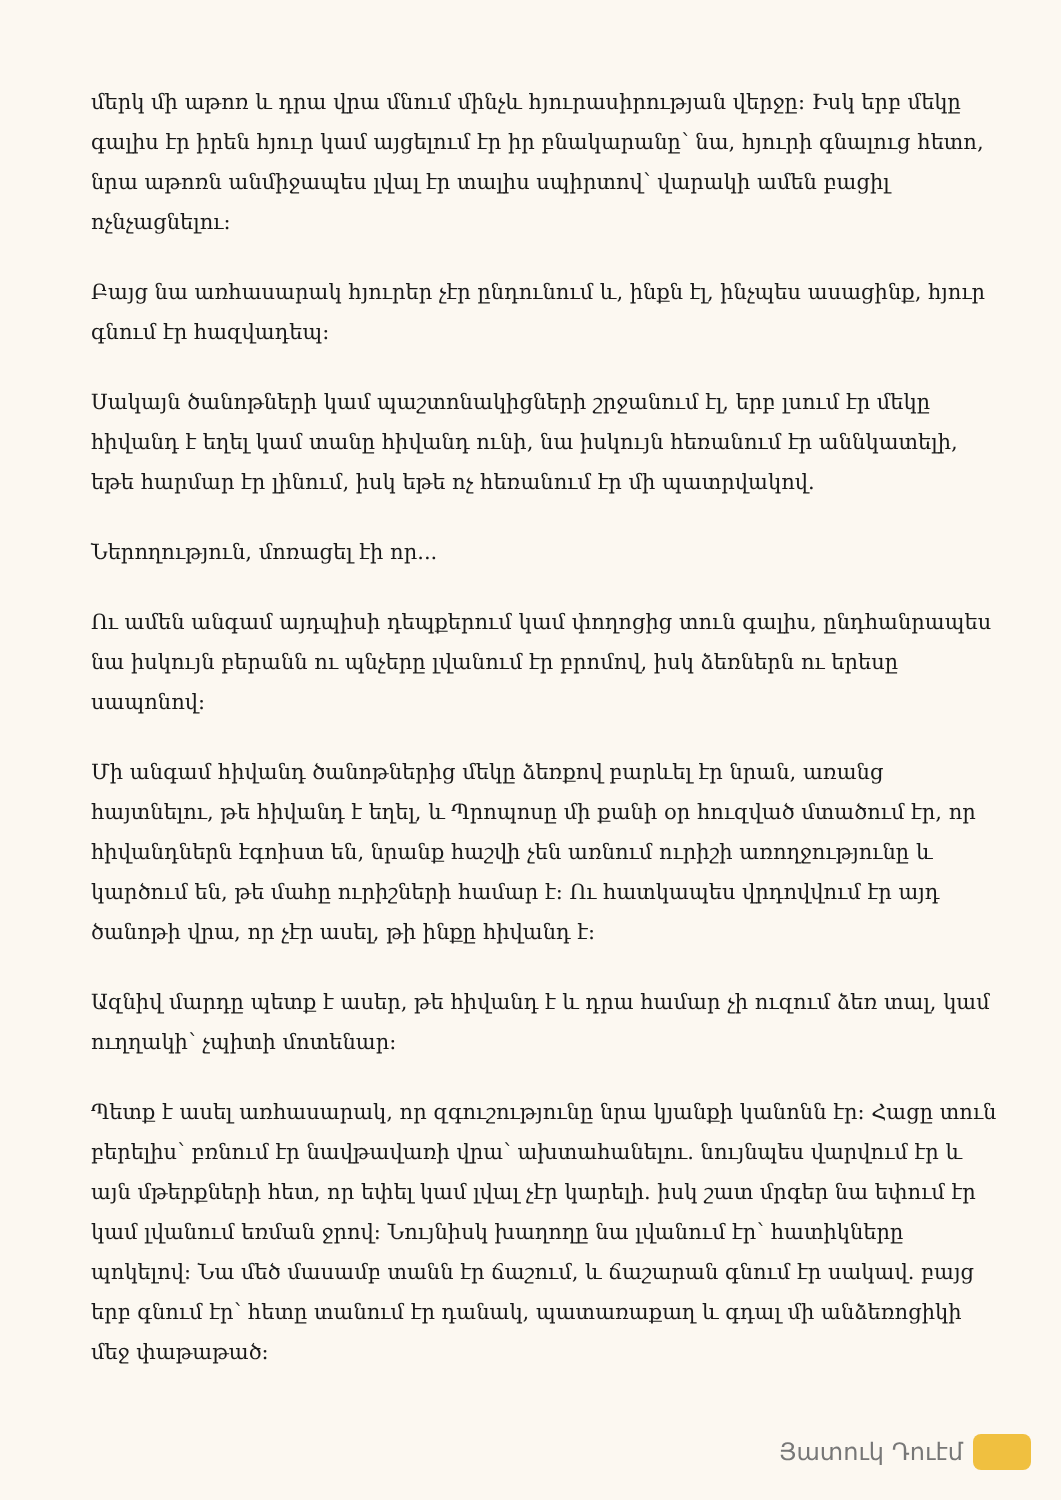մերկ մի աթոռ և դրա վրա մնում մինչև հյուրասիրության վերջը: Իսկ երբ մեկը գալիս էր իրեն հյուր կամ այցելում էր իր բնակարանը՝ նա, հյուրի գնալուց հետո, նրա աթոռն անմիջապես լվալ էր տալիս սպիրտով՝ վարակի ամեն բացիլ ոչնչացնելու:
Բայց նա առհասարակ հյուրեր չէր ընդունում և, ինքն էլ, ինչպես ասացինք, հյուր գնում էր հազվադեպ:
Սակայն ծանոթների կամ պաշտոնակիցների շրջանում էլ, երբ լսում էր մեկը հիվանդ է եղել կամ տանը հիվանդ ունի, նա իսկույն հեռանում էր աննկատելի, եթե հարմար էր լինում, իսկ եթե ոչ հեռանում էր մի պատրվակով.
Ներողություն, մոռացել էի որ...
Ու ամեն անգամ այդպիսի դեպքերում կամ փողոցից տուն գալիս, ընդհանրապես նա իսկույն բերանն ու պնչերը լվանում էր բրոմով, իսկ ձեռներն ու երեսը սապոնով:
Մի անգամ հիվանդ ծանոթներից մեկը ձեռքով բարևել էր նրան, առանց հայտնելու, թե հիվանդ է եղել, և Պրոպոսը մի քանի օր հուզված մտածում էր, որ հիվանդներն էգոիստ են, նրանք հաշվի չեն առնում ուրիշի առողջությունը և կարծում են, թե մահը ուրիշների համար է: Ու հատկապես վրդովվում էր այդ ծանոթի վրա, որ չէր ասել, թի ինքը հիվանդ է:
Ազնիվ մարդը պետք է ասեր, թե հիվանդ է և դրա համար չի ուզում ձեռ տալ, կամ ուղղակի՝ չպիտի մոտենար:
Պետք է ասել առհասարակ, որ զգուշությունը նրա կյանքի կանոնն էր: Հացը տուն բերելիս՝ բռնում էր նավթավառի վրա՝ ախտահանելու. նույնպես վարվում էր և այն մթերքների հետ, որ եփել կամ լվալ չէր կարելի. իսկ շատ մրգեր նա եփում էր կամ լվանում եռման ջրով: Նույնիսկ խաղողը նա լվանում էր՝ հատիկները պոկելով: Նա մեծ մասամբ տանն էր ճաշում, և ճաշարան գնում էր սակավ. բայց երբ գնում էր՝ հետը տանում էր դանակ, պատառաքաղ և գդալ մի անձեռոցիկի մեջ փաթաթած:
Յատուկ Դուէմ